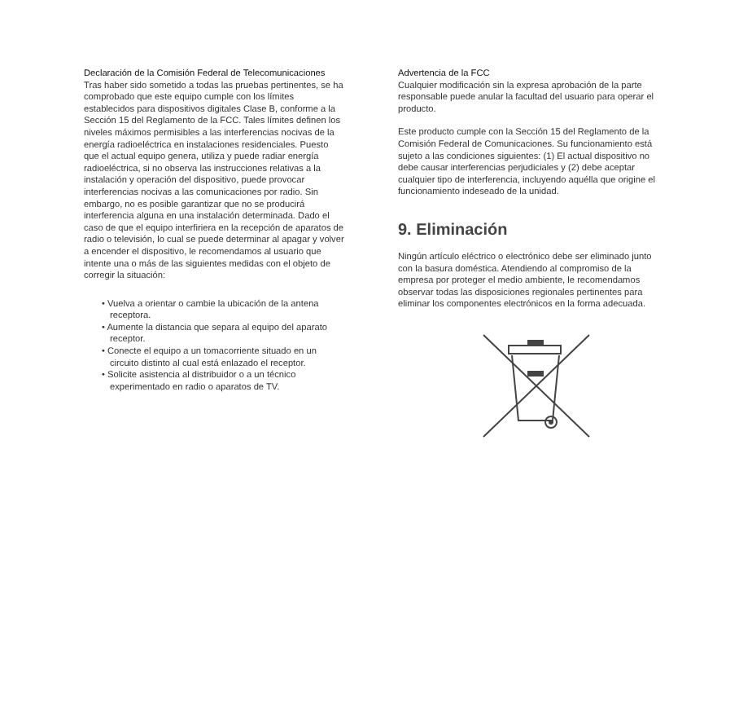Declaración de la Comisión Federal de Telecomunicaciones
Tras haber sido sometido a todas las pruebas pertinentes, se ha comprobado que este equipo cumple con los límites establecidos para dispositivos digitales Clase B, conforme a la Sección 15 del Reglamento de la FCC. Tales límites definen los niveles máximos permisibles a las interferencias nocivas de la energía radioeléctrica en instalaciones residenciales. Puesto que el actual equipo genera, utiliza y puede radiar energía radioeléctrica, si no observa las instrucciones relativas a la instalación y operación del dispositivo, puede provocar interferencias nocivas a las comunicaciones por radio. Sin embargo, no es posible garantizar que no se producirá interferencia alguna en una instalación determinada. Dado el caso de que el equipo interfiriera en la recepción de aparatos de radio o televisión, lo cual se puede determinar al apagar y volver a encender el dispositivo, le recomendamos al usuario que intente una o más de las siguientes medidas con el objeto de corregir la situación:
• Vuelva a orientar o cambie la ubicación de la antena receptora.
• Aumente la distancia que separa al equipo del aparato receptor.
• Conecte el equipo a un tomacorriente situado en un circuito distinto al cual está enlazado el receptor.
• Solicite asistencia al distribuidor o a un técnico experimentado en radio o aparatos de TV.
Advertencia de la FCC
Cualquier modificación sin la expresa aprobación de la parte responsable puede anular la facultad del usuario para operar el producto.
Este producto cumple con la Sección 15 del Reglamento de la Comisión Federal de Comunicaciones. Su funcionamiento está sujeto a las condiciones siguientes: (1) El actual dispositivo no debe causar interferencias perjudiciales y (2) debe aceptar cualquier tipo de interferencia, incluyendo aquélla que origine el funcionamiento indeseado de la unidad.
9. Eliminación
Ningún artículo eléctrico o electrónico debe ser eliminado junto con la basura doméstica. Atendiendo al compromiso de la empresa por proteger el medio ambiente, le recomendamos observar todas las disposiciones regionales pertinentes para eliminar los componentes electrónicos en la forma adecuada.